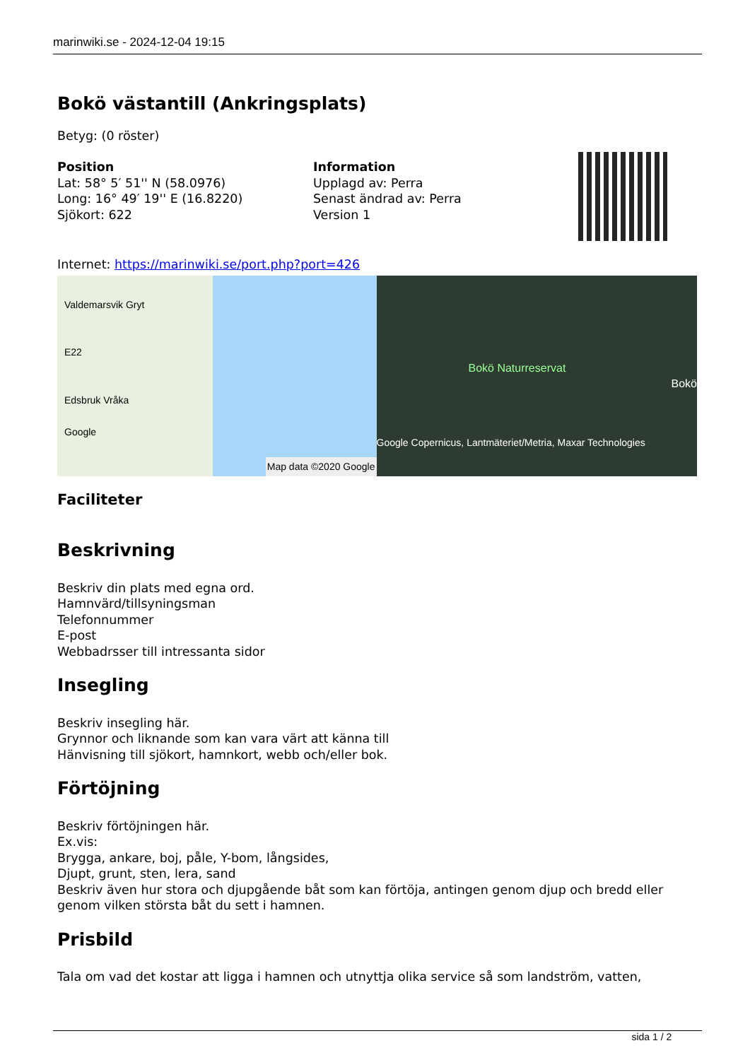marinwiki.se - 2024-12-04 19:15
Bokö västantill (Ankringsplats)
Betyg: (0 röster)
Position
Lat: 58° 5′ 51'' N (58.0976)
Long: 16° 49′ 19'' E (16.8220)
Sjökort: 622
Information
Upplagd av: Perra
Senast ändrad av: Perra
Version 1
Internet: https://marinwiki.se/port.php?port=426
Valdemarsvik Gryt
E22
Edsbruk Vråka
Google
Map data ©2020 Google
Bokö Naturreservat
Bokö
Google Copernicus, Lantmäteriet/Metria, Maxar Technologies
Faciliteter
Beskrivning
Beskriv din plats med egna ord.
Hamnvärd/tillsyningsman
Telefonnummer
E-post
Webbadrsser till intressanta sidor
Insegling
Beskriv insegling här.
Grynnor och liknande som kan vara värt att känna till
Hänvisning till sjökort, hamnkort, webb och/eller bok.
Förtöjning
Beskriv förtöjningen här.
Ex.vis:
Brygga, ankare, boj, påle, Y-bom, långsides,
Djupt, grunt, sten, lera, sand
Beskriv även hur stora och djupgående båt som kan förtöja, antingen genom djup och bredd eller genom vilken största båt du sett i hamnen.
Prisbild
Tala om vad det kostar att ligga i hamnen och utnyttja olika service så som landström, vatten,
sida 1 / 2